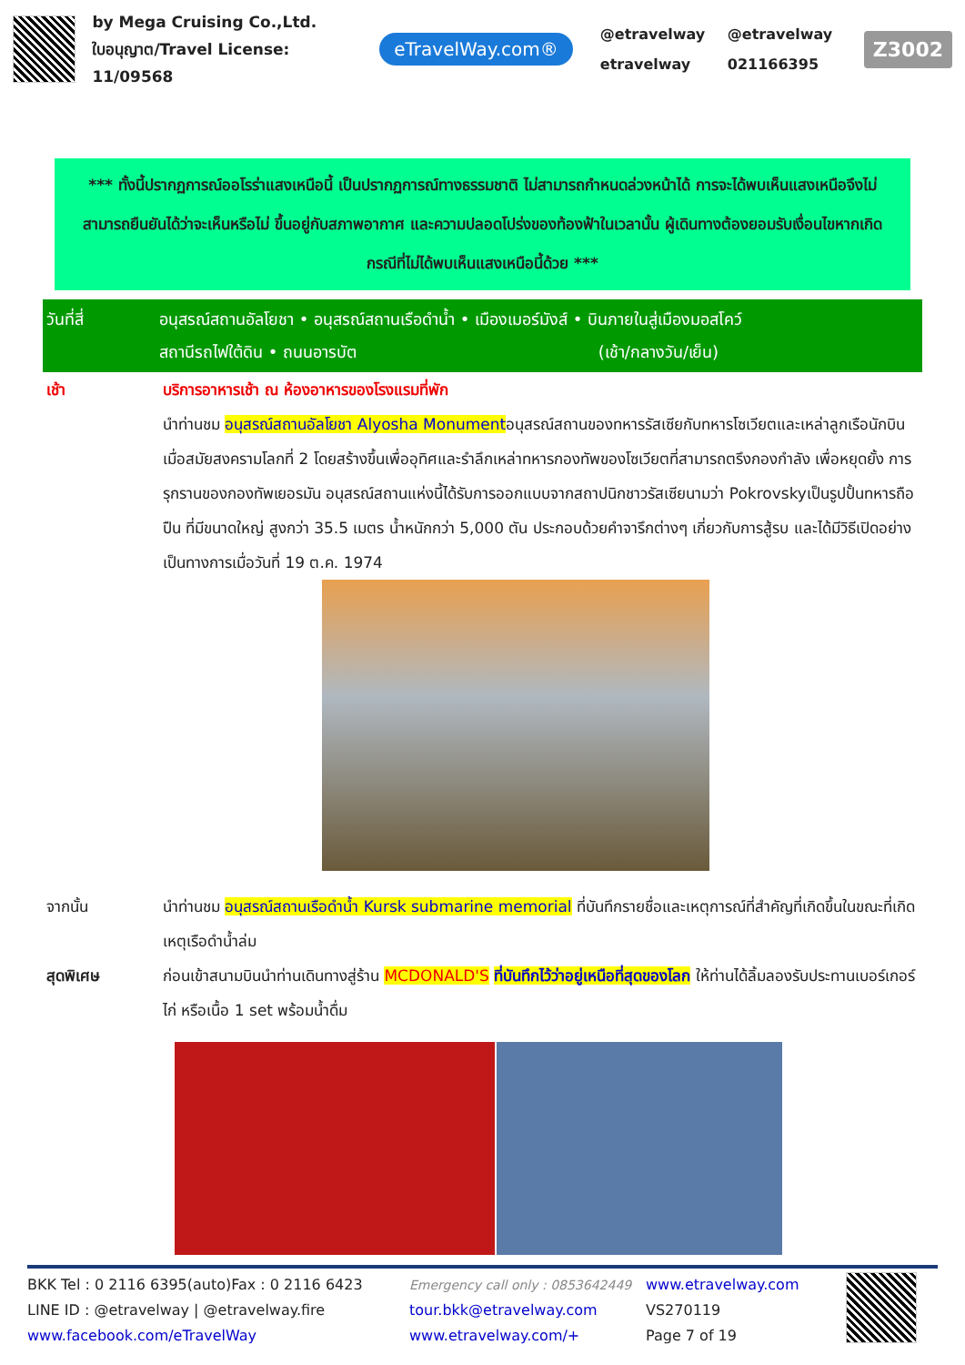by Mega Cruising Co.,Ltd.
ใบอนุญาต/Travel License: 11/09568
eTravelWay.com®
@etravelway @etravelway etravelway 021166395
Z3002
*** ทั้งนี้ปรากฏการณ์ออโรร่าแสงเหนือนี้ เป็นปรากฏการณ์ทางธรรมชาติ ไม่สามารถกำหนดล่วงหน้าได้ การจะได้พบเห็นแสงเหนือจึงไม่สามารถยืนยันได้ว่าจะเห็นหรือไม่ ขึ้นอยู่กับสภาพอากาศ และความปลอดโปร่งของท้องฟ้าในเวลานั้น ผู้เดินทางต้องยอมรับเงื่อนไขหากเกิดกรณีที่ไม่ได้พบเห็นแสงเหนือนี้ด้วย ***
วันที่สี่ อนุสรณ์สถานอัลโยชา • อนุสรณ์สถานเรือดำน้ำ • เมืองเมอร์มังส์ • บินภายในสู่เมืองมอสโคว์
สถานีรถไฟใต้ดิน • ถนนอารบัต (เช้า/กลางวัน/เย็น)
เช้า บริการอาหารเช้า ณ ห้องอาหารของโรงแรมที่พัก
นำท่านชม อนุสรณ์สถานอัลโยชา Alyosha Monumentอนุสรณ์สถานของทหารรัสเซียกับทหารโซเวียตและเหล่าลูกเรือนักบินเมื่อสมัยสงครามโลกที่ 2 โดยสร้างขึ้นเพื่ออุทิศและรำลึกเหล่าทหารกองทัพของโซเวียตที่สามารถตรึงกองกำลัง เพื่อหยุดยั้ง การรุกรานของกองทัพเยอรมัน อนุสรณ์สถานแห่งนี้ได้รับการออกแบบจากสถาปนิกชาวรัสเซียนามว่า Pokrovskyเป็นรูปปั้นทหารถือปืน ที่มีขนาดใหญ่ สูงกว่า 35.5 เมตร น้ำหนักกว่า 5,000 ตัน ประกอบด้วยคำจารึกต่างๆ เกี่ยวกับการสู้รบ และได้มีวิธีเปิดอย่างเป็นทางการเมื่อวันที่ 19 ต.ค. 1974
จากนั้น นำท่านชม อนุสรณ์สถานเรือดำน้ำ Kursk submarine memorial ที่บันทึกรายชื่อและเหตุการณ์ที่สำคัญที่เกิดขึ้นในขณะที่เกิดเหตุเรือดำน้ำล่ม
สุดพิเศษ ก่อนเข้าสนามบินนำท่านเดินทางสู่ร้าน MCDONALD'S ที่บันทึกไว้ว่าอยู่เหนือที่สุดของโลก ให้ท่านได้ลิ้มลองรับประทานเบอร์เกอร์ไก่ หรือเนื้อ 1 set พร้อมน้ำดื่ม
BKK Tel : 0 2116 6395(auto)Fax : 0 2116 6423
LINE ID : @etravelway | @etravelway.fire
www.facebook.com/eTravelWay
Emergency call only : 0853642449
tour.bkk@etravelway.com
www.etravelway.com/+
www.etravelway.com
VS270119
Page 7 of 19